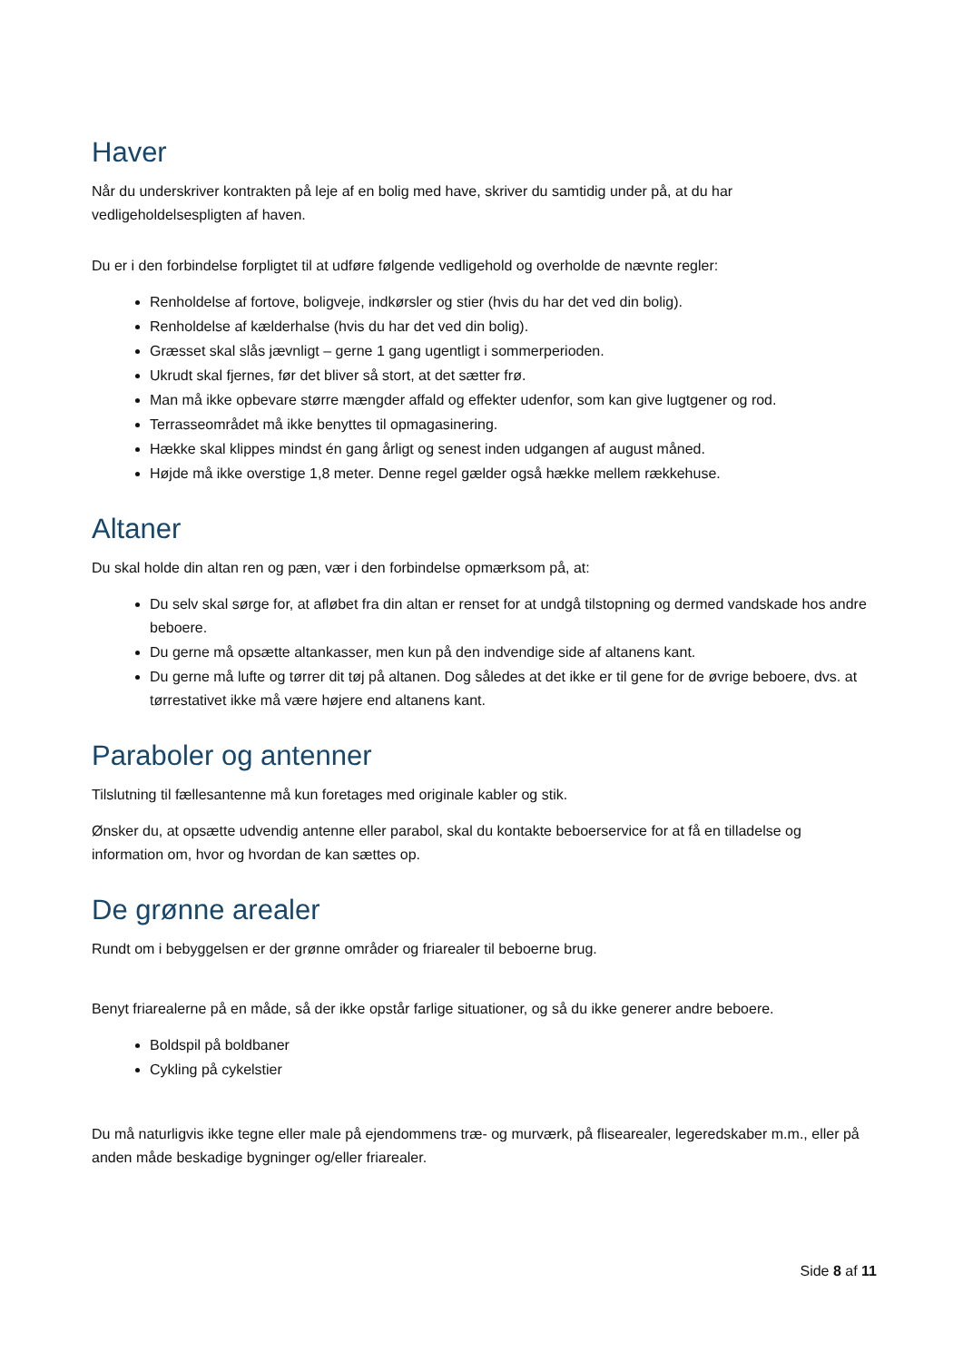Haver
Når du underskriver kontrakten på leje af en bolig med have, skriver du samtidig under på, at du har vedligeholdelsespligten af haven.
Du er i den forbindelse forpligtet til at udføre følgende vedligehold og overholde de nævnte regler:
Renholdelse af fortove, boligveje, indkørsler og stier (hvis du har det ved din bolig).
Renholdelse af kælderhalse (hvis du har det ved din bolig).
Græsset skal slås jævnligt – gerne 1 gang ugentligt i sommerperioden.
Ukrudt skal fjernes, før det bliver så stort, at det sætter frø.
Man må ikke opbevare større mængder affald og effekter udenfor, som kan give lugtgener og rod.
Terrasseområdet må ikke benyttes til opmagasinering.
Hække skal klippes mindst én gang årligt og senest inden udgangen af august måned.
Højde må ikke overstige 1,8 meter. Denne regel gælder også hække mellem rækkehuse.
Altaner
Du skal holde din altan ren og pæn, vær i den forbindelse opmærksom på, at:
Du selv skal sørge for, at afløbet fra din altan er renset for at undgå tilstopning og dermed vandskade hos andre beboere.
Du gerne må opsætte altankasser, men kun på den indvendige side af altanens kant.
Du gerne må lufte og tørrer dit tøj på altanen. Dog således at det ikke er til gene for de øvrige beboere, dvs. at tørrestativet ikke må være højere end altanens kant.
Paraboler og antenner
Tilslutning til fællesantenne må kun foretages med originale kabler og stik.
Ønsker du, at opsætte udvendig antenne eller parabol, skal du kontakte beboerservice for at få en tilladelse og information om, hvor og hvordan de kan sættes op.
De grønne arealer
Rundt om i bebyggelsen er der grønne områder og friarealer til beboerne brug.
Benyt friarealerne på en måde, så der ikke opstår farlige situationer, og så du ikke generer andre beboere.
Boldspil på boldbaner
Cykling på cykelstier
Du må naturligvis ikke tegne eller male på ejendommens træ- og murværk, på flisearealer, legeredskaber m.m., eller på anden måde beskadige bygninger og/eller friarealer.
Side 8 af 11